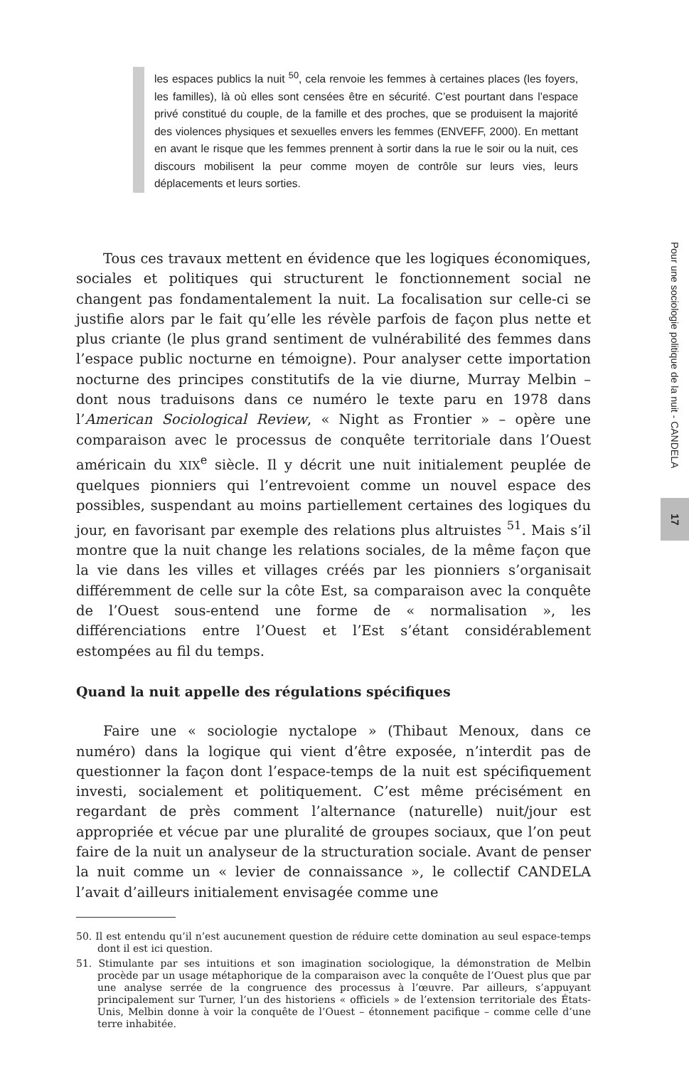les espaces publics la nuit <sup>50</sup>, cela renvoie les femmes à certaines places (les foyers, les familles), là où elles sont censées être en sécurité. C’est pourtant dans l’espace privé constitué du couple, de la famille et des proches, que se produisent la majorité des violences physiques et sexuelles envers les femmes (ENVEFF, 2000). En mettant en avant le risque que les femmes prennent à sortir dans la rue le soir ou la nuit, ces discours mobilisent la peur comme moyen de contrôle sur leurs vies, leurs déplacements et leurs sorties.
Tous ces travaux mettent en évidence que les logiques économiques, sociales et politiques qui structurent le fonctionnement social ne changent pas fondamentalement la nuit. La focalisation sur celle-ci se justifie alors par le fait qu’elle les révèle parfois de façon plus nette et plus criante (le plus grand sentiment de vulnérabilité des femmes dans l’espace public nocturne en témoigne). Pour analyser cette importation nocturne des principes constitutifs de la vie diurne, Murray Melbin – dont nous traduisons dans ce numéro le texte paru en 1978 dans l’American Sociological Review, « Night as Frontier » – opère une comparaison avec le processus de conquête territoriale dans l’Ouest américain du XIX<sup>e</sup> siècle. Il y décrit une nuit initialement peuplée de quelques pionniers qui l’entrevoient comme un nouvel espace des possibles, suspendant au moins partiellement certaines des logiques du jour, en favorisant par exemple des relations plus altruistes <sup>51</sup>. Mais s’il montre que la nuit change les relations sociales, de la même façon que la vie dans les villes et villages créés par les pionniers s’organisait différemment de celle sur la côte Est, sa comparaison avec la conquête de l’Ouest sous-entend une forme de « normalisation », les différenciations entre l’Ouest et l’Est s’étant considérablement estompées au fil du temps.
Quand la nuit appelle des régulations spécifiques
Faire une « sociologie nyctalope » (Thibaut Menoux, dans ce numéro) dans la logique qui vient d’être exposée, n’interdit pas de questionner la façon dont l’espace-temps de la nuit est spécifiquement investi, socialement et politiquement. C’est même précisément en regardant de près comment l’alternance (naturelle) nuit/jour est appropriée et vécue par une pluralité de groupes sociaux, que l’on peut faire de la nuit un analyseur de la structuration sociale. Avant de penser la nuit comme un « levier de connaissance », le collectif CANDELA l’avait d’ailleurs initialement envisagée comme une
50. Il est entendu qu’il n’est aucunement question de réduire cette domination au seul espace-temps dont il est ici question.
51. Stimulante par ses intuitions et son imagination sociologique, la démonstration de Melbin procède par un usage métaphorique de la comparaison avec la conquête de l’Ouest plus que par une analyse serrée de la congruence des processus à l’œuvre. Par ailleurs, s’appuyant principalement sur Turner, l’un des historiens « officiels » de l’extension territoriale des États-Unis, Melbin donne à voir la conquête de l’Ouest – étonnement pacifique – comme celle d’une terre inhabitée.
Pour une sociologie politique de la nuit - CANDELA
17